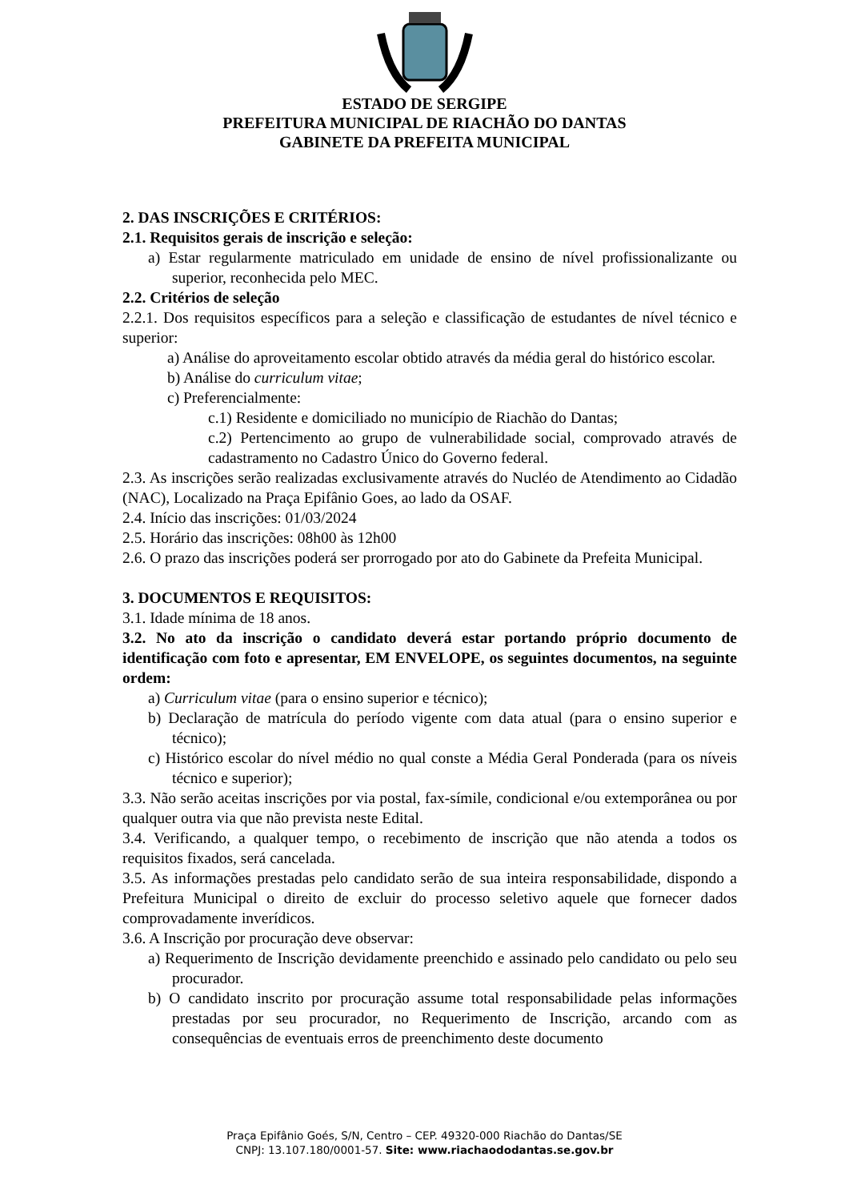ESTADO DE SERGIPE
PREFEITURA MUNICIPAL DE RIACHÃO DO DANTAS
GABINETE DA PREFEITA MUNICIPAL
2. DAS INSCRIÇÕES E CRITÉRIOS:
2.1. Requisitos gerais de inscrição e seleção:
a) Estar regularmente matriculado em unidade de ensino de nível profissionalizante ou superior, reconhecida pelo MEC.
2.2. Critérios de seleção
2.2.1. Dos requisitos específicos para a seleção e classificação de estudantes de nível técnico e superior:
a) Análise do aproveitamento escolar obtido através da média geral do histórico escolar.
b) Análise do curriculum vitae;
c) Preferencialmente:
c.1) Residente e domiciliado no município de Riachão do Dantas;
c.2) Pertencimento ao grupo de vulnerabilidade social, comprovado através de cadastramento no Cadastro Único do Governo federal.
2.3. As inscrições serão realizadas exclusivamente através do Nucléo de Atendimento ao Cidadão (NAC), Localizado na Praça Epifânio Goes, ao lado da OSAF.
2.4. Início das inscrições: 01/03/2024
2.5. Horário das inscrições: 08h00 às 12h00
2.6. O prazo das inscrições poderá ser prorrogado por ato do Gabinete da Prefeita Municipal.
3. DOCUMENTOS E REQUISITOS:
3.1. Idade mínima de 18 anos.
3.2. No ato da inscrição o candidato deverá estar portando próprio documento de identificação com foto e apresentar, EM ENVELOPE, os seguintes documentos, na seguinte ordem:
a) Curriculum vitae (para o ensino superior e técnico);
b) Declaração de matrícula do período vigente com data atual (para o ensino superior e técnico);
c) Histórico escolar do nível médio no qual conste a Média Geral Ponderada (para os níveis técnico e superior);
3.3. Não serão aceitas inscrições por via postal, fax-símile, condicional e/ou extemporânea ou por qualquer outra via que não prevista neste Edital.
3.4. Verificando, a qualquer tempo, o recebimento de inscrição que não atenda a todos os requisitos fixados, será cancelada.
3.5. As informações prestadas pelo candidato serão de sua inteira responsabilidade, dispondo a Prefeitura Municipal o direito de excluir do processo seletivo aquele que fornecer dados comprovadamente inverídicos.
3.6. A Inscrição por procuração deve observar:
a) Requerimento de Inscrição devidamente preenchido e assinado pelo candidato ou pelo seu procurador.
b) O candidato inscrito por procuração assume total responsabilidade pelas informações prestadas por seu procurador, no Requerimento de Inscrição, arcando com as consequências de eventuais erros de preenchimento deste documento
Praça Epifânio Goés, S/N, Centro – CEP. 49320-000 Riachão do Dantas/SE
CNPJ: 13.107.180/0001-57. Site: www.riachaododantas.se.gov.br